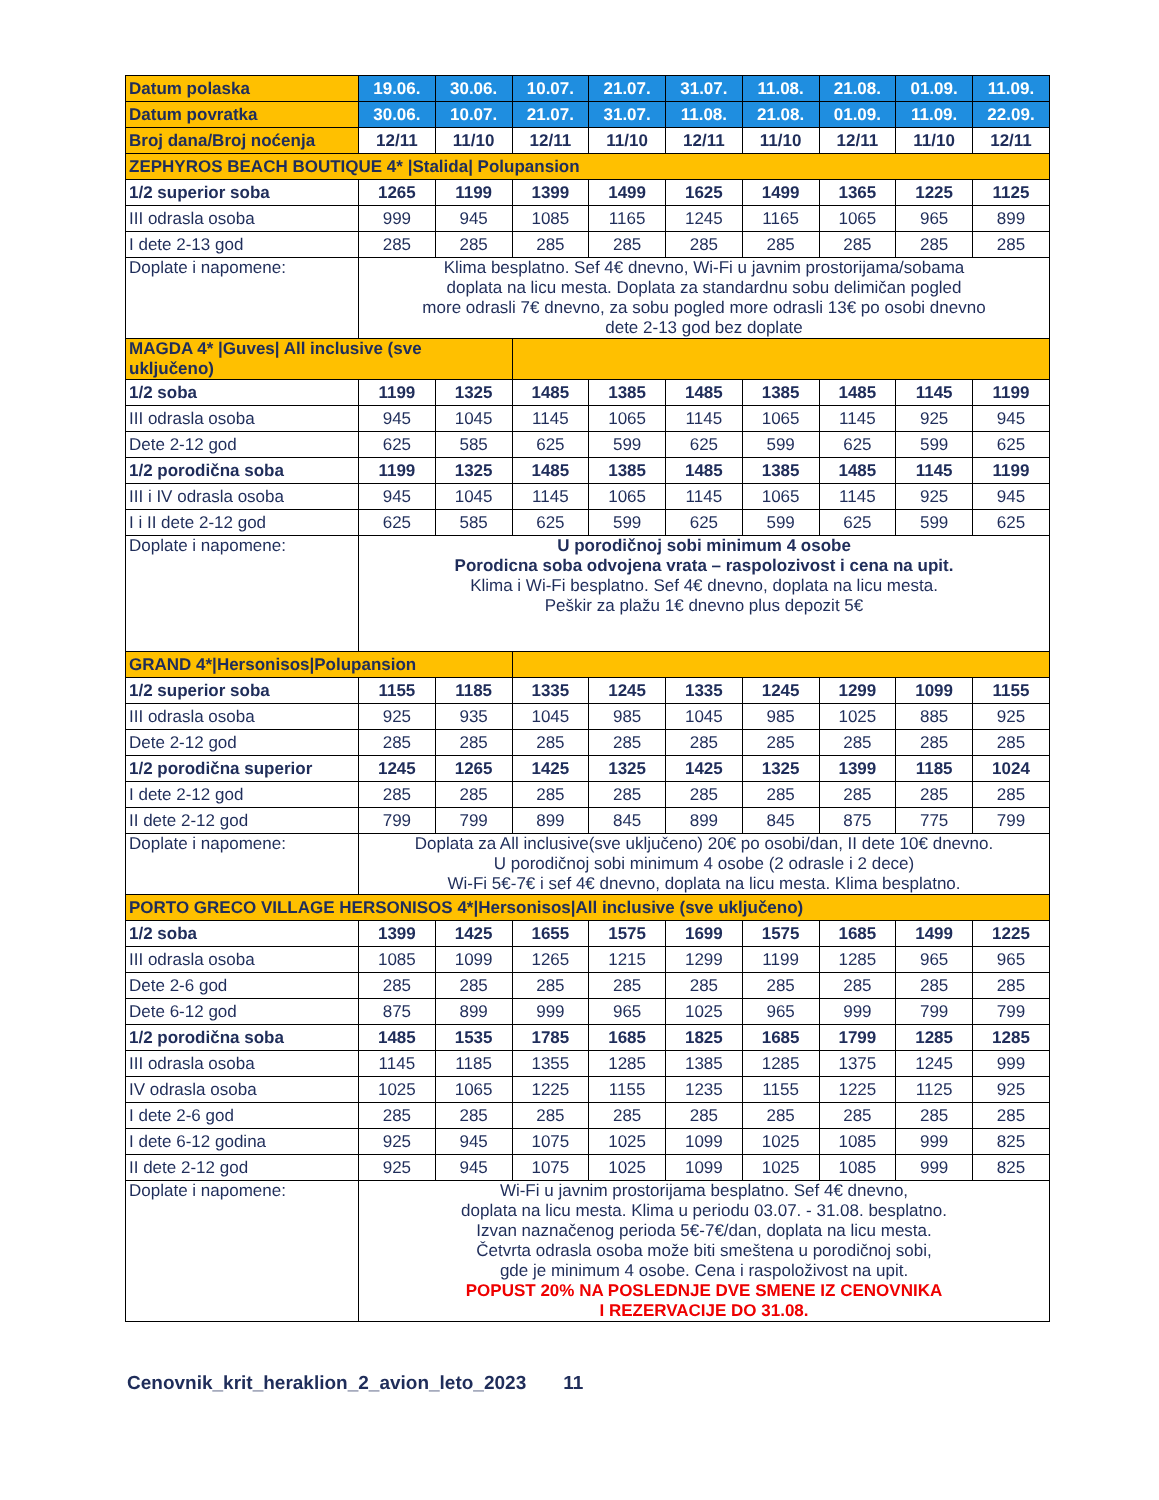| Datum polaska | 19.06. | 30.06. | 10.07. | 21.07. | 31.07. | 11.08. | 21.08. | 01.09. | 11.09. |
| Datum povratka | 30.06. | 10.07. | 21.07. | 31.07. | 11.08. | 21.08. | 01.09. | 11.09. | 22.09. |
| Broj dana/Broj noćenja | 12/11 | 11/10 | 12/11 | 11/10 | 12/11 | 11/10 | 12/11 | 11/10 | 12/11 |
| ZEPHYROS BEACH BOUTIQUE 4* /Stalida/ Polupansion | | | | | | | | | |
| 1/2 superior soba | 1265 | 1199 | 1399 | 1499 | 1625 | 1499 | 1365 | 1225 | 1125 |
| III odrasla osoba | 999 | 945 | 1085 | 1165 | 1245 | 1165 | 1065 | 965 | 899 |
| I dete 2-13 god | 285 | 285 | 285 | 285 | 285 | 285 | 285 | 285 | 285 |
| Doplate i napomene: | Klima besplatno. Sef 4€ dnevno, Wi-Fi u javnim prostorijama/sobama doplata na licu mesta. Doplata za standardnu sobu delimičan pogled more odrasli 7€ dnevno, za sobu pogled more odrasli 13€ po osobi dnevno dete 2-13 god bez doplate | | | | | | | | |
| MAGDA 4* /Guves/ All inclusive (sve uključeno) | | | | | | | | | |
| 1/2 soba | 1199 | 1325 | 1485 | 1385 | 1485 | 1385 | 1485 | 1145 | 1199 |
| III odrasla osoba | 945 | 1045 | 1145 | 1065 | 1145 | 1065 | 1145 | 925 | 945 |
| Dete 2-12 god | 625 | 585 | 625 | 599 | 625 | 599 | 625 | 599 | 625 |
| 1/2 porodična soba | 1199 | 1325 | 1485 | 1385 | 1485 | 1385 | 1485 | 1145 | 1199 |
| III i IV odrasla osoba | 945 | 1045 | 1145 | 1065 | 1145 | 1065 | 1145 | 925 | 945 |
| I i II dete 2-12 god | 625 | 585 | 625 | 599 | 625 | 599 | 625 | 599 | 625 |
| Doplate i napomene: | U porodičnoj sobi minimum 4 osobe Porodicna soba odvojena vrata – raspolozivost i cena na upit. Klima i Wi-Fi besplatno. Sef 4€ dnevno, doplata na licu mesta. Peškir za plažu 1€ dnevno plus depozit 5€ | | | | | | | | |
| GRAND 4*/Hersonisos/Polupansion | | | | | | | | | |
| 1/2 superior soba | 1155 | 1185 | 1335 | 1245 | 1335 | 1245 | 1299 | 1099 | 1155 |
| III odrasla osoba | 925 | 935 | 1045 | 985 | 1045 | 985 | 1025 | 885 | 925 |
| Dete 2-12 god | 285 | 285 | 285 | 285 | 285 | 285 | 285 | 285 | 285 |
| 1/2 porodična superior | 1245 | 1265 | 1425 | 1325 | 1425 | 1325 | 1399 | 1185 | 1024 |
| I dete 2-12 god | 285 | 285 | 285 | 285 | 285 | 285 | 285 | 285 | 285 |
| II dete 2-12 god | 799 | 799 | 899 | 845 | 899 | 845 | 875 | 775 | 799 |
| Doplate i napomene: | Doplata za All inclusive(sve uključeno) 20€ po osobi/dan, II dete 10€ dnevno. U porodičnoj sobi minimum 4 osobe (2 odrasle i 2 dece) Wi-Fi 5€-7€ i sef 4€ dnevno, doplata na licu mesta. Klima besplatno. | | | | | | | | |
| PORTO GRECO VILLAGE HERSONISOS 4*/Hersonisos/All inclusive (sve uključeno) | | | | | | | | | |
| 1/2 soba | 1399 | 1425 | 1655 | 1575 | 1699 | 1575 | 1685 | 1499 | 1225 |
| III odrasla osoba | 1085 | 1099 | 1265 | 1215 | 1299 | 1199 | 1285 | 965 | 965 |
| Dete 2-6 god | 285 | 285 | 285 | 285 | 285 | 285 | 285 | 285 | 285 |
| Dete 6-12 god | 875 | 899 | 999 | 965 | 1025 | 965 | 999 | 799 | 799 |
| 1/2 porodična soba | 1485 | 1535 | 1785 | 1685 | 1825 | 1685 | 1799 | 1285 | 1285 |
| III odrasla osoba | 1145 | 1185 | 1355 | 1285 | 1385 | 1285 | 1375 | 1245 | 999 |
| IV odrasla osoba | 1025 | 1065 | 1225 | 1155 | 1235 | 1155 | 1225 | 1125 | 925 |
| I dete 2-6 god | 285 | 285 | 285 | 285 | 285 | 285 | 285 | 285 | 285 |
| I dete 6-12 godina | 925 | 945 | 1075 | 1025 | 1099 | 1025 | 1085 | 999 | 825 |
| II dete 2-12 god | 925 | 945 | 1075 | 1025 | 1099 | 1025 | 1085 | 999 | 825 |
| Doplate i napomene: | Wi-Fi u javnim prostorijama besplatno. Sef 4€ dnevno, doplata na licu mesta. Klima u periodu 03.07. - 31.08. besplatno. Izvan naznačenog perioda 5€-7€/dan, doplata na licu mesta. Četvrta odrasla osoba može biti smeštena u porodičnoj sobi, gde je minimum 4 osobe. Cena i raspoloživost na upit. POPUST 20% NA POSLEDNJE DVE SMENE IZ CENOVNIKA I REZERVACIJE DO 31.08. | | | | | | | | |
Cenovnik_krit_heraklion_2_avion_leto_2023 11